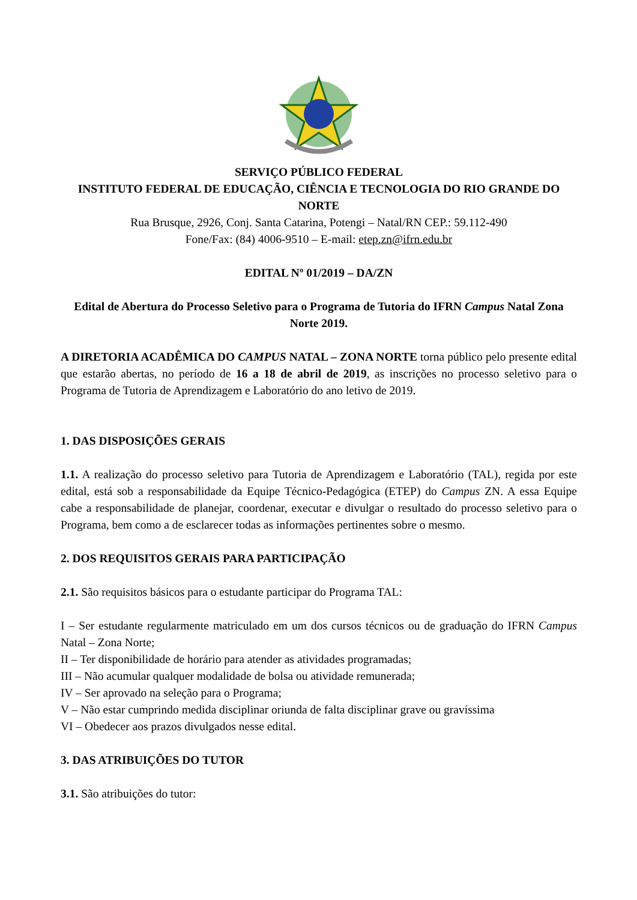SERVIÇO PÚBLICO FEDERAL
INSTITUTO FEDERAL DE EDUCAÇÃO, CIÊNCIA E TECNOLOGIA DO RIO GRANDE DO NORTE
Rua Brusque, 2926, Conj. Santa Catarina, Potengi – Natal/RN CEP.: 59.112-490
Fone/Fax: (84) 4006-9510 – E-mail: etep.zn@ifrn.edu.br
EDITAL Nº 01/2019 – DA/ZN
Edital de Abertura do Processo Seletivo para o Programa de Tutoria do IFRN Campus Natal Zona Norte 2019.
A DIRETORIA ACADÊMICA DO CAMPUS NATAL – ZONA NORTE torna público pelo presente edital que estarão abertas, no período de 16 a 18 de abril de 2019, as inscrições no processo seletivo para o Programa de Tutoria de Aprendizagem e Laboratório do ano letivo de 2019.
1. DAS DISPOSIÇÕES GERAIS
1.1. A realização do processo seletivo para Tutoria de Aprendizagem e Laboratório (TAL), regida por este edital, está sob a responsabilidade da Equipe Técnico-Pedagógica (ETEP) do Campus ZN. A essa Equipe cabe a responsabilidade de planejar, coordenar, executar e divulgar o resultado do processo seletivo para o Programa, bem como a de esclarecer todas as informações pertinentes sobre o mesmo.
2. DOS REQUISITOS GERAIS PARA PARTICIPAÇÃO
2.1. São requisitos básicos para o estudante participar do Programa TAL:
I – Ser estudante regularmente matriculado em um dos cursos técnicos ou de graduação do IFRN Campus Natal – Zona Norte;
II – Ter disponibilidade de horário para atender as atividades programadas;
III – Não acumular qualquer modalidade de bolsa ou atividade remunerada;
IV – Ser aprovado na seleção para o Programa;
V – Não estar cumprindo medida disciplinar oriunda de falta disciplinar grave ou gravíssima
VI – Obedecer aos prazos divulgados nesse edital.
3. DAS ATRIBUIÇÕES DO TUTOR
3.1. São atribuições do tutor: